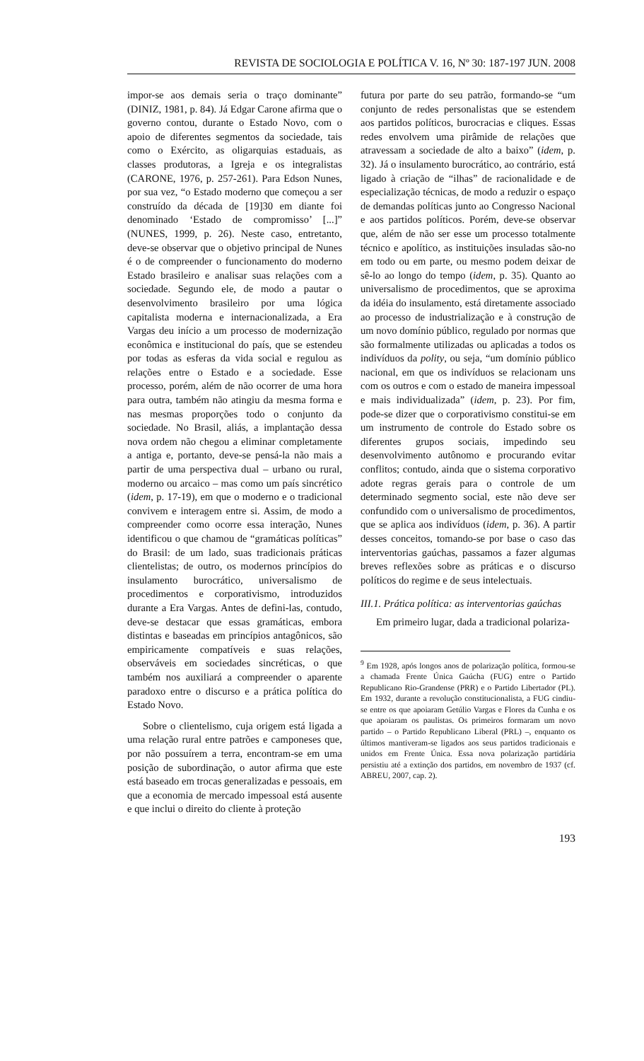REVISTA DE SOCIOLOGIA E POLÍTICA V. 16, Nº 30: 187-197 JUN. 2008
impor-se aos demais seria o traço dominante” (DINIZ, 1981, p. 84). Já Edgar Carone afirma que o governo contou, durante o Estado Novo, com o apoio de diferentes segmentos da sociedade, tais como o Exército, as oligarquias estaduais, as classes produtoras, a Igreja e os integralistas (CARONE, 1976, p. 257-261). Para Edson Nunes, por sua vez, “o Estado moderno que começou a ser construído da década de [19]30 em diante foi denominado ‘Estado de compromisso’ [...]” (NUNES, 1999, p. 26). Neste caso, entretanto, deve-se observar que o objetivo principal de Nunes é o de compreender o funcionamento do moderno Estado brasileiro e analisar suas relações com a sociedade. Segundo ele, de modo a pautar o desenvolvimento brasileiro por uma lógica capitalista moderna e internacionalizada, a Era Vargas deu início a um processo de modernização econômica e institucional do país, que se estendeu por todas as esferas da vida social e regulou as relações entre o Estado e a sociedade. Esse processo, porém, além de não ocorrer de uma hora para outra, também não atingiu da mesma forma e nas mesmas proporções todo o conjunto da sociedade. No Brasil, aliás, a implantação dessa nova ordem não chegou a eliminar completamente a antiga e, portanto, deve-se pensá-la não mais a partir de uma perspectiva dual – urbano ou rural, moderno ou arcaico – mas como um país sincrético (idem, p. 17-19), em que o moderno e o tradicional convivem e interagem entre si. Assim, de modo a compreender como ocorre essa interação, Nunes identificou o que chamou de “gramáticas políticas” do Brasil: de um lado, suas tradicionais práticas clientelistas; de outro, os modernos princípios do insulamento burocrático, universalismo de procedimentos e corporativismo, introduzidos durante a Era Vargas. Antes de defini-las, contudo, deve-se destacar que essas gramáticas, embora distintas e baseadas em princípios antagônicos, são empiricamente compatíveis e suas relações, observáveis em sociedades sincréticas, o que também nos auxiliará a compreender o aparente paradoxo entre o discurso e a prática política do Estado Novo.
Sobre o clientelismo, cuja origem está ligada a uma relação rural entre patrões e camponeses que, por não possuírem a terra, encontram-se em uma posição de subordinação, o autor afirma que este está baseado em trocas generalizadas e pessoais, em que a economia de mercado impessoal está ausente e que inclui o direito do cliente à proteção
futura por parte do seu patrão, formando-se “um conjunto de redes personalistas que se estendem aos partidos políticos, burocracias e cliques. Essas redes envolvem uma pirâmide de relações que atravessam a sociedade de alto a baixo” (idem, p. 32). Já o insulamento burocrático, ao contrário, está ligado à criação de “ilhas” de racionalidade e de especialização técnicas, de modo a reduzir o espaço de demandas políticas junto ao Congresso Nacional e aos partidos políticos. Porém, deve-se observar que, além de não ser esse um processo totalmente técnico e apolítico, as instituições insuladas são-no em todo ou em parte, ou mesmo podem deixar de sê-lo ao longo do tempo (idem, p. 35). Quanto ao universalismo de procedimentos, que se aproxima da idéia do insulamento, está diretamente associado ao processo de industrialização e à construção de um novo domínio público, regulado por normas que são formalmente utilizadas ou aplicadas a todos os indivíduos da polity, ou seja, “um domínio público nacional, em que os indivíduos se relacionam uns com os outros e com o estado de maneira impessoal e mais individualizada” (idem, p. 23). Por fim, pode-se dizer que o corporativismo constitui-se em um instrumento de controle do Estado sobre os diferentes grupos sociais, impedindo seu desenvolvimento autônomo e procurando evitar conflitos; contudo, ainda que o sistema corporativo adote regras gerais para o controle de um determinado segmento social, este não deve ser confundido com o universalismo de procedimentos, que se aplica aos indivíduos (idem, p. 36). A partir desses conceitos, tomando-se por base o caso das interventorias gaúchas, passamos a fazer algumas breves reflexões sobre as práticas e o discurso políticos do regime e de seus intelectuais.
III.1. Prática política: as interventorias gaúchas
Em primeiro lugar, dada a tradicional polariza-
<sup>9</sup> Em 1928, após longos anos de polarização política, formou-se a chamada Frente Única Gaúcha (FUG) entre o Partido Republicano Rio-Grandense (PRR) e o Partido Libertador (PL). Em 1932, durante a revolução constitucionalista, a FUG cindiu-se entre os que apoiaram Getúlio Vargas e Flores da Cunha e os que apoiaram os paulistas. Os primeiros formaram um novo partido – o Partido Republicano Liberal (PRL) –, enquanto os últimos mantiveram-se ligados aos seus partidos tradicionais e unidos em Frente Única. Essa nova polarização partidária persistiu até a extinção dos partidos, em novembro de 1937 (cf. ABREU, 2007, cap. 2).
193